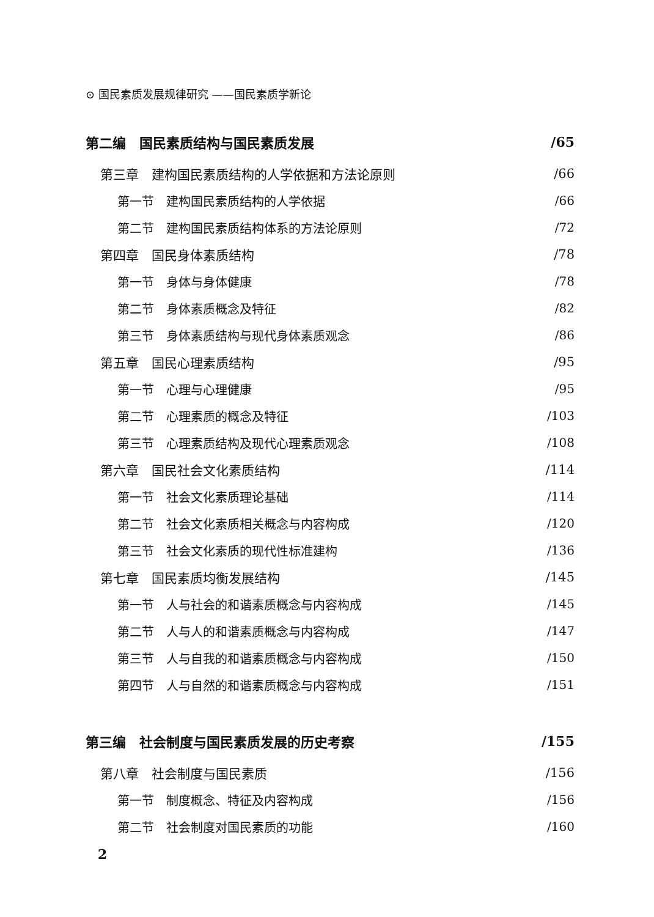⊙ 国民素质发展规律研究 ——国民素质学新论
第二编　国民素质结构与国民素质发展 /65
第三章　建构国民素质结构的人学依据和方法论原则 /66
第一节　建构国民素质结构的人学依据 /66
第二节　建构国民素质结构体系的方法论原则 /72
第四章　国民身体素质结构 /78
第一节　身体与身体健康 /78
第二节　身体素质概念及特征 /82
第三节　身体素质结构与现代身体素质观念 /86
第五章　国民心理素质结构 /95
第一节　心理与心理健康 /95
第二节　心理素质的概念及特征 /103
第三节　心理素质结构及现代心理素质观念 /108
第六章　国民社会文化素质结构 /114
第一节　社会文化素质理论基础 /114
第二节　社会文化素质相关概念与内容构成 /120
第三节　社会文化素质的现代性标准建构 /136
第七章　国民素质均衡发展结构 /145
第一节　人与社会的和谐素质概念与内容构成 /145
第二节　人与人的和谐素质概念与内容构成 /147
第三节　人与自我的和谐素质概念与内容构成 /150
第四节　人与自然的和谐素质概念与内容构成 /151
第三编　社会制度与国民素质发展的历史考察 /155
第八章　社会制度与国民素质 /156
第一节　制度概念、特征及内容构成 /156
第二节　社会制度对国民素质的功能 /160
2